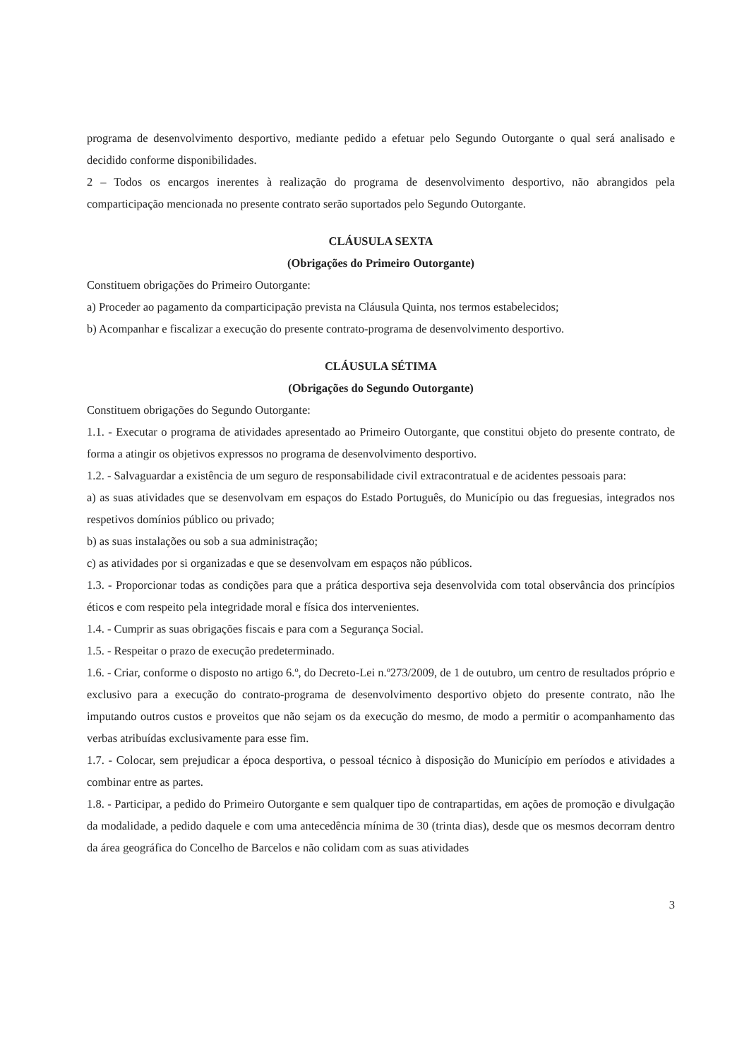programa de desenvolvimento desportivo, mediante pedido a efetuar pelo Segundo Outorgante o qual será analisado e decidido conforme disponibilidades.
2 – Todos os encargos inerentes à realização do programa de desenvolvimento desportivo, não abrangidos pela comparticipação mencionada no presente contrato serão suportados pelo Segundo Outorgante.
CLÁUSULA SEXTA
(Obrigações do Primeiro Outorgante)
Constituem obrigações do Primeiro Outorgante:
a) Proceder ao pagamento da comparticipação prevista na Cláusula Quinta, nos termos estabelecidos;
b) Acompanhar e fiscalizar a execução do presente contrato-programa de desenvolvimento desportivo.
CLÁUSULA SÉTIMA
(Obrigações do Segundo Outorgante)
Constituem obrigações do Segundo Outorgante:
1.1. - Executar o programa de atividades apresentado ao Primeiro Outorgante, que constitui objeto do presente contrato, de forma a atingir os objetivos expressos no programa de desenvolvimento desportivo.
1.2. - Salvaguardar a existência de um seguro de responsabilidade civil extracontratual e de acidentes pessoais para:
a) as suas atividades que se desenvolvam em espaços do Estado Português, do Município ou das freguesias, integrados nos respetivos domínios público ou privado;
b) as suas instalações ou sob a sua administração;
c) as atividades por si organizadas e que se desenvolvam em espaços não públicos.
1.3. - Proporcionar todas as condições para que a prática desportiva seja desenvolvida com total observância dos princípios éticos e com respeito pela integridade moral e física dos intervenientes.
1.4. - Cumprir as suas obrigações fiscais e para com a Segurança Social.
1.5. - Respeitar o prazo de execução predeterminado.
1.6. - Criar, conforme o disposto no artigo 6.º, do Decreto-Lei n.º273/2009, de 1 de outubro, um centro de resultados próprio e exclusivo para a execução do contrato-programa de desenvolvimento desportivo objeto do presente contrato, não lhe imputando outros custos e proveitos que não sejam os da execução do mesmo, de modo a permitir o acompanhamento das verbas atribuídas exclusivamente para esse fim.
1.7. - Colocar, sem prejudicar a época desportiva, o pessoal técnico à disposição do Município em períodos e atividades a combinar entre as partes.
1.8. - Participar, a pedido do Primeiro Outorgante e sem qualquer tipo de contrapartidas, em ações de promoção e divulgação da modalidade, a pedido daquele e com uma antecedência mínima de 30 (trinta dias), desde que os mesmos decorram dentro da área geográfica do Concelho de Barcelos e não colidam com as suas atividades
3